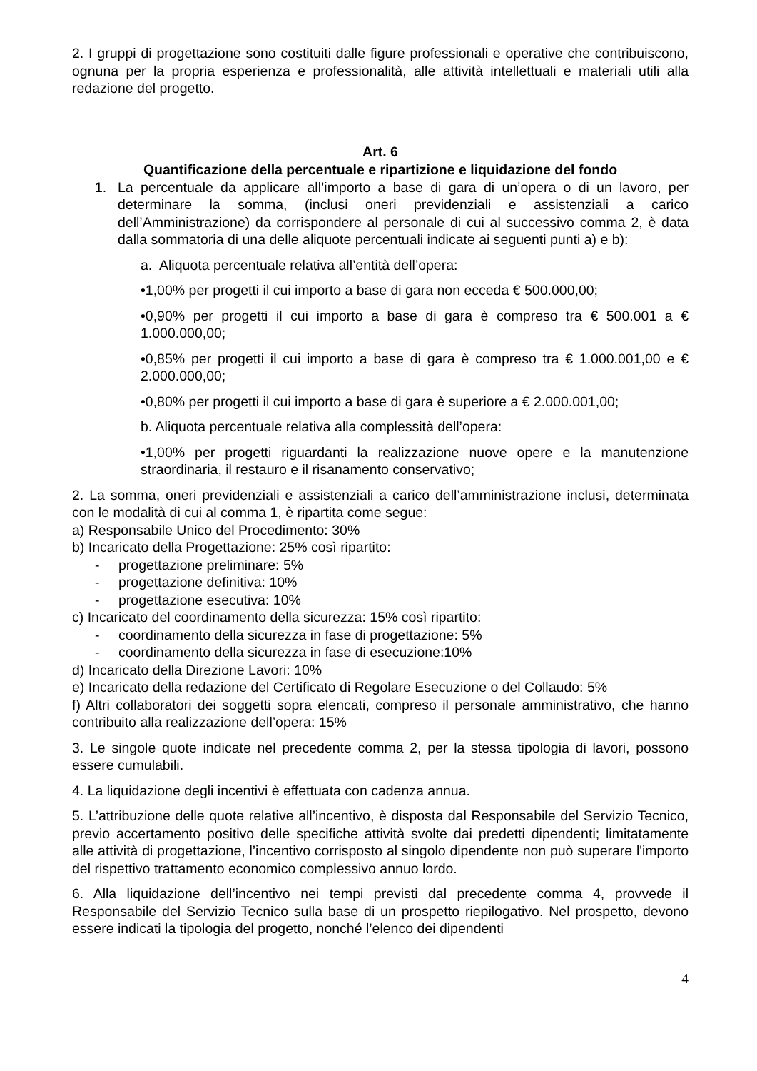2. I gruppi di progettazione sono costituiti dalle figure professionali e operative che contribuiscono, ognuna per la propria esperienza e professionalità, alle attività intellettuali e materiali utili alla redazione del progetto.
Art. 6
Quantificazione della percentuale e ripartizione e liquidazione del fondo
1. La percentuale da applicare all’importo a base di gara di un’opera o di un lavoro, per determinare la somma, (inclusi oneri previdenziali e assistenziali a carico dell’Amministrazione) da corrispondere al personale di cui al successivo comma 2, è data dalla sommatoria di una delle aliquote percentuali indicate ai seguenti punti a) e b):
a. Aliquota percentuale relativa all’entità dell’opera:
•1,00% per progetti il cui importo a base di gara non ecceda € 500.000,00;
•0,90% per progetti il cui importo a base di gara è compreso tra € 500.001 a € 1.000.000,00;
•0,85% per progetti il cui importo a base di gara è compreso tra € 1.000.001,00 e € 2.000.000,00;
•0,80% per progetti il cui importo a base di gara è superiore a € 2.000.001,00;
b. Aliquota percentuale relativa alla complessità dell’opera:
•1,00% per progetti riguardanti la realizzazione nuove opere e la manutenzione straordinaria, il restauro e il risanamento conservativo;
2. La somma, oneri previdenziali e assistenziali a carico dell’amministrazione inclusi, determinata con le modalità di cui al comma 1, è ripartita come segue:
a) Responsabile Unico del Procedimento: 30%
b) Incaricato della Progettazione: 25% così ripartito:
- progettazione preliminare: 5%
- progettazione definitiva: 10%
- progettazione esecutiva: 10%
c) Incaricato del coordinamento della sicurezza: 15% così ripartito:
- coordinamento della sicurezza in fase di progettazione: 5%
- coordinamento della sicurezza in fase di esecuzione:10%
d) Incaricato della Direzione Lavori: 10%
e) Incaricato della redazione del Certificato di Regolare Esecuzione o del Collaudo: 5%
f) Altri collaboratori dei soggetti sopra elencati, compreso il personale amministrativo, che hanno contribuito alla realizzazione dell’opera: 15%
3. Le singole quote indicate nel precedente comma 2, per la stessa tipologia di lavori, possono essere cumulabili.
4. La liquidazione degli incentivi è effettuata con cadenza annua.
5. L’attribuzione delle quote relative all’incentivo, è disposta dal Responsabile del Servizio Tecnico, previo accertamento positivo delle specifiche attività svolte dai predetti dipendenti; limitatamente alle attività di progettazione, l’incentivo corrisposto al singolo dipendente non può superare l'importo del rispettivo trattamento economico complessivo annuo lordo.
6. Alla liquidazione dell’incentivo nei tempi previsti dal precedente comma 4, provvede il Responsabile del Servizio Tecnico sulla base di un prospetto riepilogativo. Nel prospetto, devono essere indicati la tipologia del progetto, nonché l’elenco dei dipendenti
4